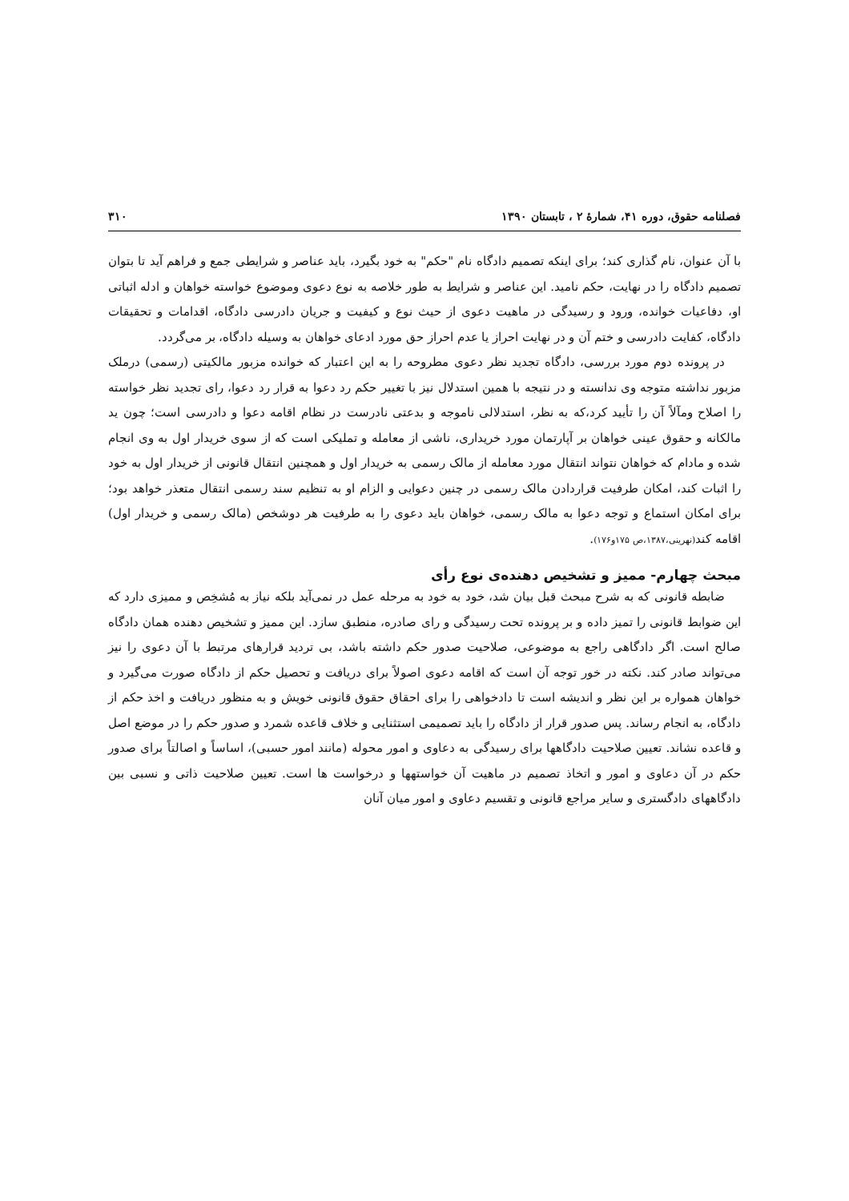فصلنامه حقوق، دوره ۴۱، شمارهٔ ۲ ، تابستان ۱۳۹۰ ۳۱۰
با آن عنوان، نام گذاری کند؛ برای اینکه تصمیم دادگاه نام "حکم" به خود بگیرد، باید عناصر و شرایطی جمع و فراهم آید تا بتوان تصمیم دادگاه را در نهایت، حکم نامید. این عناصر و شرایط به طور خلاصه به نوع دعوی وموضوع خواسته خواهان و ادله اثباتی او، دفاعیات خوانده، ورود و رسیدگی در ماهیت دعوی از حیث نوع و کیفیت و جریان دادرسی دادگاه، اقدامات و تحقیقات دادگاه، کفایت دادرسی و ختم آن و در نهایت احراز یا عدم احراز حق مورد ادعای خواهان به وسیله دادگاه، بر می‌گردد.
در پرونده دوم مورد بررسی، دادگاه تجدید نظر دعوی مطروحه را به این اعتبار که خوانده مزبور مالکیتی (رسمی) درملک مزبور نداشته متوجه وی ندانسته و در نتیجه با همین استدلال نیز با تغییر حکم رد دعوا به قرار رد دعوا، رای تجدید نظر خواسته را اصلاح ومآلاً آن را تأیید کرد،که به نظر، استدلالی ناموجه و بدعتی نادرست در نظام اقامه دعوا و دادرسی است؛ چون ید مالکانه و حقوق عینی خواهان بر آپارتمان مورد خریداری، ناشی از معامله و تملیکی است که از سوی خریدار اول به وی انجام شده و مادام که خواهان نتواند انتقال مورد معامله از مالک رسمی به خریدار اول و همچنین انتقال قانونی از خریدار اول به خود را اثبات کند، امکان طرفیت قراردادن مالک رسمی در چنین دعوایی و الزام او به تنظیم سند رسمی انتقال متعذر خواهد بود؛ برای امکان استماع و توجه دعوا به مالک رسمی، خواهان باید دعوی را به طرفیت هر دوشخص (مالک رسمی و خریدار اول) اقامه کند(نهرینی،۱۳۸۷،ص ۱۷۵و۱۷۶).
مبحث چهارم- ممیز و تشخیص دهنده‌ی نوع رأی
ضابطه قانونی که به شرح مبحث قبل بیان شد، خود به خود به مرحله عمل در نمی‌آید بلکه نیاز به مُشخِص و ممیزی دارد که این ضوابط قانونی را تمیز داده و بر پرونده تحت رسیدگی و رای صادره، منطبق سازد. این ممیز و تشخیص دهنده همان دادگاه صالح است. اگر دادگاهی راجع به موضوعی، صلاحیت صدور حکم داشته باشد، بی تردید قرارهای مرتبط با آن دعوی را نیز می‌تواند صادر کند. نکته در خور توجه آن است که اقامه دعوی اصولاً برای دریافت و تحصیل حکم از دادگاه صورت می‌گیرد و خواهان همواره بر این نظر و اندیشه است تا دادخواهی را برای احقاق حقوق قانونی خویش و به منظور دریافت و اخذ حکم از دادگاه، به انجام رساند. پس صدور قرار از دادگاه را باید تصمیمی استثنایی و خلاف قاعده شمرد و صدور حکم را در موضع اصل و قاعده نشاند. تعیین صلاحیت دادگاهها برای رسیدگی به دعاوی و امور محوله (مانند امور حسبی)، اساساً و اصالتاً برای صدور حکم در آن دعاوی و امور و اتخاذ تصمیم در ماهیت آن خواستهها و درخواست ها است. تعیین صلاحیت ذاتی و نسبی بین دادگاههای دادگستری و سایر مراجع قانونی و تقسیم دعاوی و امور میان آنان